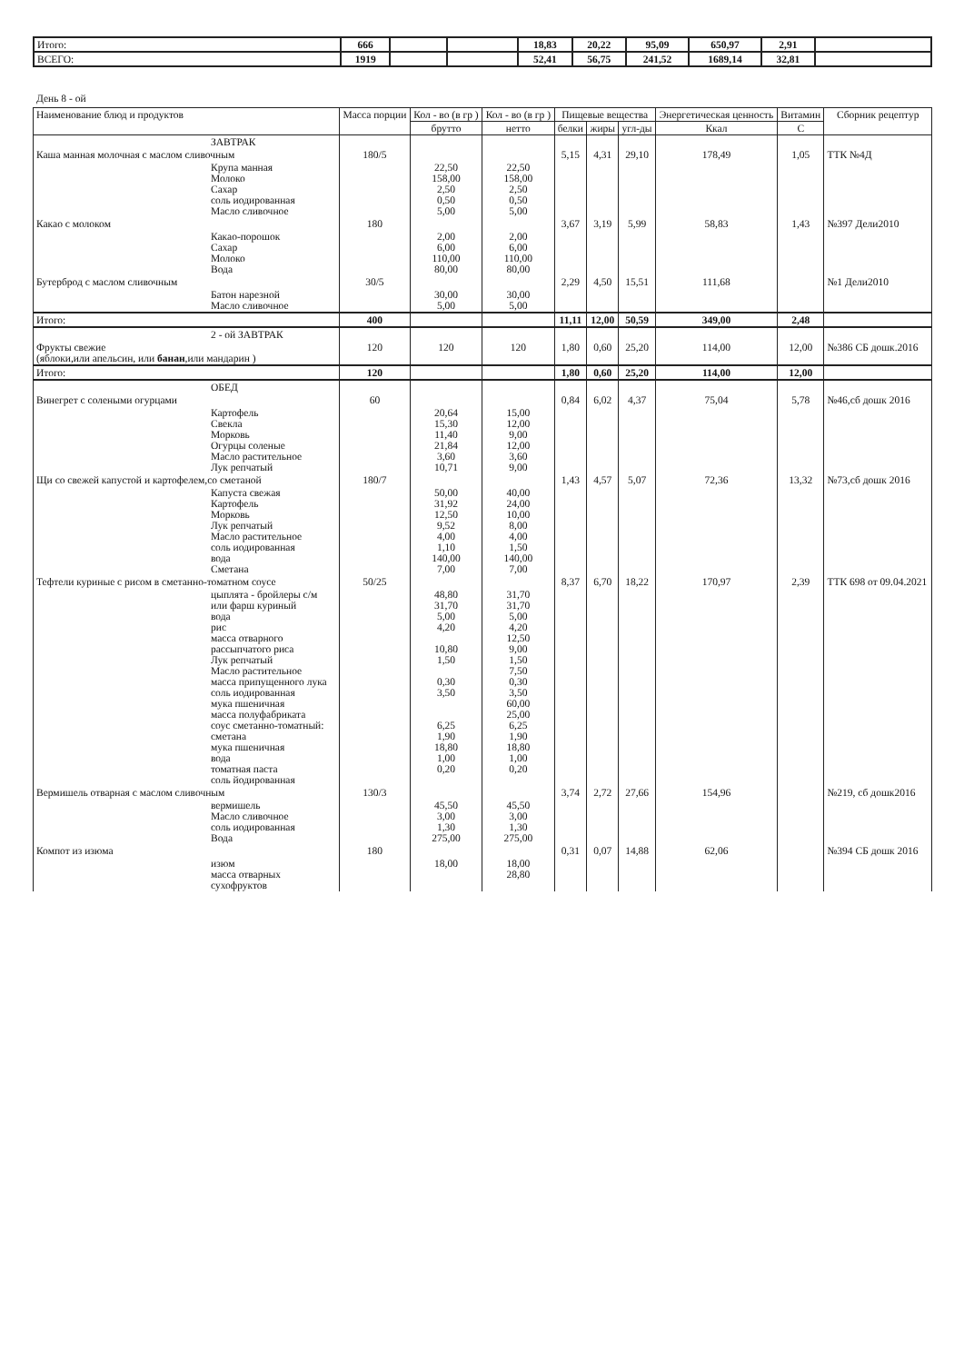| Итого: | 666 | | | 18,83 | 20,22 | 95,09 | 650,97 | 2,91 | |
| ВСЕГО: | 1919 | | | 52,41 | 56,75 | 241,52 | 1689,14 | 32,81 | |
День 8 - ой
| Наименование блюд и продуктов | Масса порции | Кол - во (в гр ) | Кол - во (в гр ) | Пищевые вещества | | | Энергетическая ценность | Витамин | Сборник рецептур |
| --- | --- | --- | --- | --- | --- | --- | --- | --- | --- |
| | | брутто | нетто | белки | жиры | угл-ды | Ккал | С | |
| ЗАВТРАК | | | | | | | | | |
| Каша манная молочная с маслом сливочным | 180/5 | | | 5,15 | 4,31 | 29,10 | 178,49 | 1,05 | ТТК №4Д |
| Крупа манная Молоко Сахар соль иодированная Масло сливочное | | 22,50 158,00 2,50 0,50 5,00 | 22,50 158,00 2,50 0,50 5,00 | | | | | | |
| Какао с молоком | 180 | | | 3,67 | 3,19 | 5,99 | 58,83 | 1,43 | №397 Дели2010 |
| Какао-порошок Сахар Молоко Вода | | 2,00 6,00 110,00 80,00 | 2,00 6,00 110,00 80,00 | | | | | | |
| Бутерброд с маслом сливочным | 30/5 | | | 2,29 | 4,50 | 15,51 | 111,68 | | №1 Дели2010 |
| Батон нарезной Масло сливочное | | 30,00 5,00 | 30,00 5,00 | | | | | | |
| Итого: | 400 | | | 11,11 | 12,00 | 50,59 | 349,00 | 2,48 | |
| 2 - ой ЗАВТРАК | | | | | | | | | |
| Фрукты свежие (яблоки,или апельсин, или банан ,или мандарин ) | 120 | 120 | 120 | 1,80 | 0,60 | 25,20 | 114,00 | 12,00 | №386 СБ дошк.2016 |
| Итого: | 120 | | | 1,80 | 0,60 | 25,20 | 114,00 | 12,00 | |
| ОБЕД | | | | | | | | | |
| Винегрет с солеными огурцами | 60 | | | 0,84 | 6,02 | 4,37 | 75,04 | 5,78 | №46,сб дошк 2016 |
| Картофель Свекла Морковь Огурцы соленые Масло растительное Лук репчатый | | 20,64 15,30 11,40 21,84 3,60 10,71 | 15,00 12,00 9,00 12,00 3,60 9,00 | | | | | | |
| Щи со свежей капустой и картофелем,со сметаной | 180/7 | | | 1,43 | 4,57 | 5,07 | 72,36 | 13,32 | №73,сб дошк 2016 |
| Капуста свежая Картофель Морковь Лук репчатый Масло растительное соль иодированная вода Сметана | | 50,00 31,92 12,50 9,52 4,00 1,10 140,00 7,00 | 40,00 24,00 10,00 8,00 4,00 1,50 140,00 7,00 | | | | | | |
| Тефтели куриные с рисом в сметанно-томатном соусе | 50/25 | | | 8,37 | 6,70 | 18,22 | 170,97 | 2,39 | ТТК 698 от 09.04.2021 |
| цыплята - бройлеры с/м или фарш куриный вода рис масса отварного рассыпчатого риса Лук репчатый Масло растительное масса припущенного лука соль иодированная мука пшеничная масса полуфабриката соус сметанно-томатный: сметана мука пшеничная вода томатная паста соль йодированная | | 48,80 31,70 5,00 4,20 10,80 1,50 0,30 3,50 6,25 1,90 18,80 1,00 0,20 | 31,70 31,70 5,00 4,20 12,50 9,00 1,50 7,50 0,30 3,50 60,00 25,00 6,25 1,90 18,80 1,00 0,20 | | | | | | |
| Вермишель отварная с маслом сливочным | 130/3 | | | 3,74 | 2,72 | 27,66 | 154,96 | | №219, сб дошк2016 |
| вермишель Масло сливочное соль иодированная Вода | | 45,50 3,00 1,30 275,00 | 45,50 3,00 1,30 275,00 | | | | | | |
| Компот из изюма | 180 | | | 0,31 | 0,07 | 14,88 | 62,06 | | №394 СБ дошк 2016 |
| изюм масса отварных сухофруктов | | 18,00 | 18,00 28,80 | | | | | | |